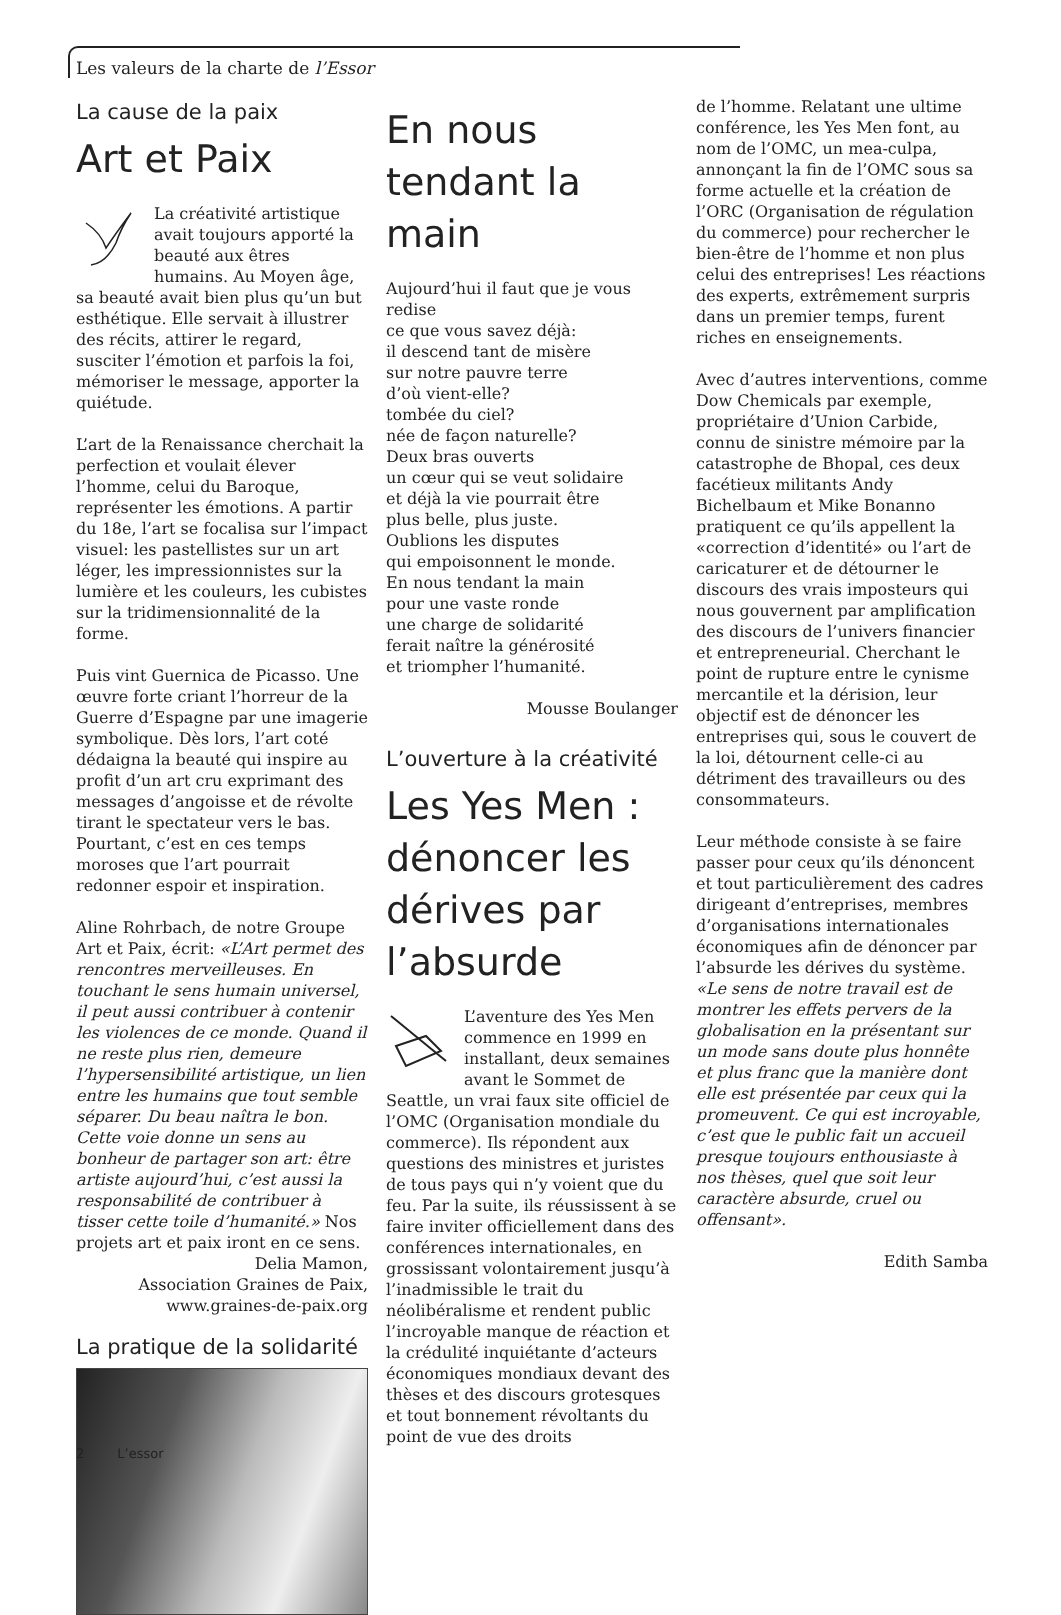Les valeurs de la charte de l’Essor
La cause de la paix
Art et Paix
La créativité artistique avait toujours apporté la beauté aux êtres humains. Au Moyen âge, sa beauté avait bien plus qu’un but esthétique. Elle servait à illustrer des récits, attirer le regard, susciter l’émotion et parfois la foi, mémoriser le message, apporter la quiétude.
L’art de la Renaissance cherchait la perfection et voulait élever l’homme, celui du Baroque, représenter les émotions. A partir du 18e, l’art se focalisa sur l’impact visuel: les pastellistes sur un art léger, les impressionnistes sur la lumière et les couleurs, les cubistes sur la tridimensionnalité de la forme.
Puis vint Guernica de Picasso. Une œuvre forte criant l’horreur de la Guerre d’Espagne par une imagerie symbolique. Dès lors, l’art coté dédaigna la beauté qui inspire au profit d’un art cru exprimant des messages d’angoisse et de révolte tirant le spectateur vers le bas. Pourtant, c’est en ces temps moroses que l’art pourrait redonner espoir et inspiration.
Aline Rohrbach, de notre Groupe Art et Paix, écrit: «L’Art permet des rencontres merveilleuses. En touchant le sens humain universel, il peut aussi contribuer à contenir les violences de ce monde. Quand il ne reste plus rien, demeure l’hypersensibilité artistique, un lien entre les humains que tout semble séparer. Du beau naîtra le bon. Cette voie donne un sens au bonheur de partager son art: être artiste aujourd’hui, c’est aussi la responsabilité de contribuer à tisser cette toile d’humanité.» Nos projets art et paix iront en ce sens.
Delia Mamon,
Association Graines de Paix,
www.graines-de-paix.org
La pratique de la solidarité
En nous tendant la main
Aujourd’hui il faut que je vous redise
ce que vous savez déjà:
il descend tant de misère
sur notre pauvre terre
d’où vient-elle?
tombée du ciel?
née de façon naturelle?
Deux bras ouverts
un cœur qui se veut solidaire
et déjà la vie pourrait être
plus belle, plus juste.
Oublions les disputes
qui empoisonnent le monde.
En nous tendant la main
pour une vaste ronde
une charge de solidarité
ferait naître la générosité
et triompher l’humanité.
Mousse Boulanger
L’ouverture à la créativité
Les Yes Men : dénoncer les dérives par l’absurde
L’aventure des Yes Men commence en 1999 en installant, deux semaines avant le Sommet de Seattle, un vrai faux site officiel de l’OMC (Organisation mondiale du commerce). Ils répondent aux questions des ministres et juristes de tous pays qui n’y voient que du feu. Par la suite, ils réussissent à se faire inviter officiellement dans des conférences internationales, en grossissant volontairement jusqu’à l’inadmissible le trait du néolibéralisme et rendent public l’incroyable manque de réaction et la crédulité inquiétante d’acteurs économiques mondiaux devant des thèses et des discours grotesques et tout bonnement révoltants du point de vue des droits
de l’homme. Relatant une ultime conférence, les Yes Men font, au nom de l’OMC, un mea-culpa, annonçant la fin de l’OMC sous sa forme actuelle et la création de l’ORC (Organisation de régulation du commerce) pour rechercher le bien-être de l’homme et non plus celui des entreprises! Les réactions des experts, extrêmement surpris dans un premier temps, furent riches en enseignements.
Avec d’autres interventions, comme Dow Chemicals par exemple, propriétaire d’Union Carbide, connu de sinistre mémoire par la catastrophe de Bhopal, ces deux facétieux militants Andy Bichelbaum et Mike Bonanno pratiquent ce qu’ils appellent la «correction d’identité» ou l’art de caricaturer et de détourner le discours des vrais imposteurs qui nous gouvernent par amplification des discours de l’univers financier et entrepreneurial. Cherchant le point de rupture entre le cynisme mercantile et la dérision, leur objectif est de dénoncer les entreprises qui, sous le couvert de la loi, détournent celle-ci au détriment des travailleurs ou des consommateurs.
Leur méthode consiste à se faire passer pour ceux qu’ils dénoncent et tout particulièrement des cadres dirigeant d’entreprises, membres d’organisations internationales économiques afin de dénoncer par l’absurde les dérives du système. «Le sens de notre travail est de montrer les effets pervers de la globalisation en la présentant sur un mode sans doute plus honnête et plus franc que la manière dont elle est présentée par ceux qui la promeuvent. Ce qui est incroyable, c’est que le public fait un accueil presque toujours enthousiaste à nos thèses, quel que soit leur caractère absurde, cruel ou offensant».
Edith Samba
2 L’essor